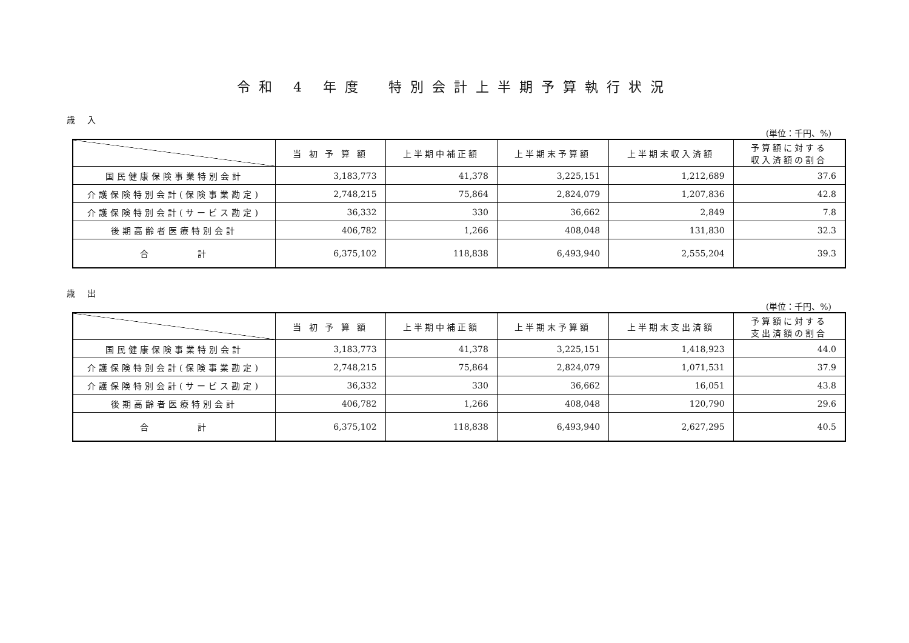令和 4 年度　特別会計上半期予算執行状況
歳 入
(単位：千円、%)
| | 当 初 予 算 額 | 上半期中補正額 | 上半期末予算額 | 上半期末収入済額 | 予算額に対する 収入済額の割合 |
| --- | --- | --- | --- | --- | --- |
| 国民健康保険事業特別会計 | 3,183,773 | 41,378 | 3,225,151 | 1,212,689 | 37.6 |
| 介護保険特別会計(保険事業勘定) | 2,748,215 | 75,864 | 2,824,079 | 1,207,836 | 42.8 |
| 介護保険特別会計(サービス勘定) | 36,332 | 330 | 36,662 | 2,849 | 7.8 |
| 後期高齢者医療特別会計 | 406,782 | 1,266 | 408,048 | 131,830 | 32.3 |
| 合 計 | 6,375,102 | 118,838 | 6,493,940 | 2,555,204 | 39.3 |
歳 出
(単位：千円、%)
| | 当 初 予 算 額 | 上半期中補正額 | 上半期末予算額 | 上半期末支出済額 | 予算額に対する 支出済額の割合 |
| --- | --- | --- | --- | --- | --- |
| 国民健康保険事業特別会計 | 3,183,773 | 41,378 | 3,225,151 | 1,418,923 | 44.0 |
| 介護保険特別会計(保険事業勘定) | 2,748,215 | 75,864 | 2,824,079 | 1,071,531 | 37.9 |
| 介護保険特別会計(サービス勘定) | 36,332 | 330 | 36,662 | 16,051 | 43.8 |
| 後期高齢者医療特別会計 | 406,782 | 1,266 | 408,048 | 120,790 | 29.6 |
| 合 計 | 6,375,102 | 118,838 | 6,493,940 | 2,627,295 | 40.5 |